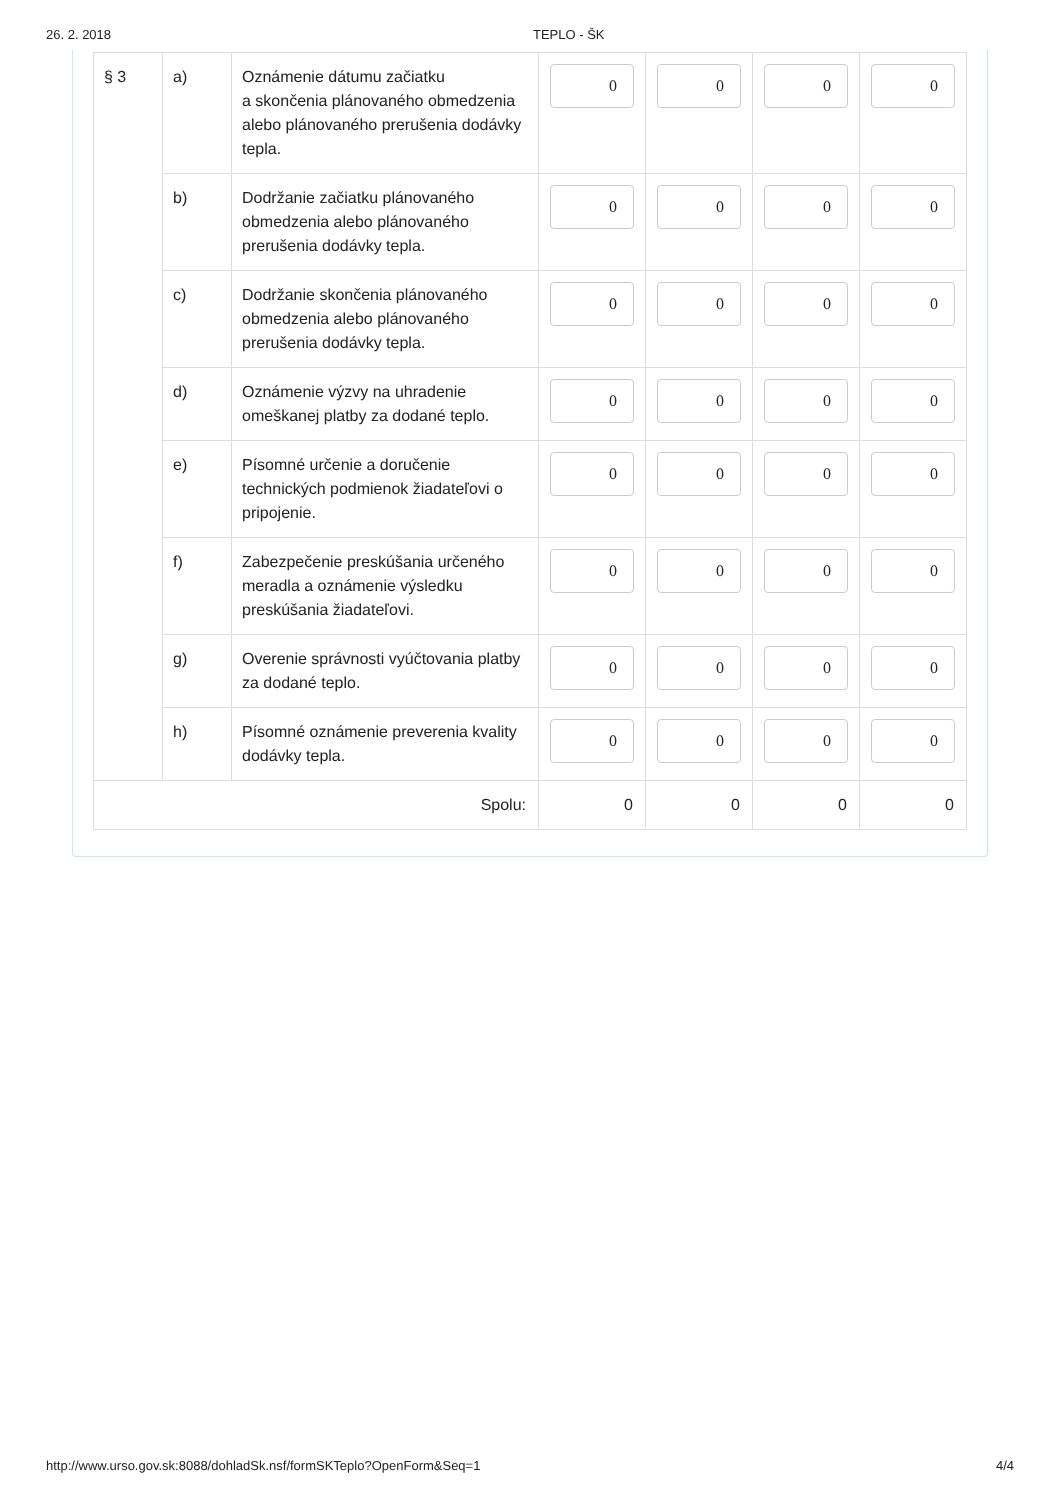26. 2. 2018 TEPLO - ŠK
| § 3 | a) | Oznámenie dátumu začiatku a skončenia plánovaného obmedzenia alebo plánovaného prerušenia dodávky tepla. | 0 | 0 | 0 | 0 |
| | b) | Dodržanie začiatku plánovaného obmedzenia alebo plánovaného prerušenia dodávky tepla. | 0 | 0 | 0 | 0 |
| | c) | Dodržanie skončenia plánovaného obmedzenia alebo plánovaného prerušenia dodávky tepla. | 0 | 0 | 0 | 0 |
| | d) | Oznámenie výzvy na uhradenie omeškanej platby za dodané teplo. | 0 | 0 | 0 | 0 |
| | e) | Písomné určenie a doručenie technických podmienok žiadateľovi o pripojenie. | 0 | 0 | 0 | 0 |
| | f) | Zabezpečenie preskúšania určeného meradla a oznámenie výsledku preskúšania žiadateľovi. | 0 | 0 | 0 | 0 |
| | g) | Overenie správnosti vyúčtovania platby za dodané teplo. | 0 | 0 | 0 | 0 |
| | h) | Písomné oznámenie preverenia kvality dodávky tepla. | 0 | 0 | 0 | 0 |
| Spolu: | | | 0 | 0 | 0 | 0 |
http://www.urso.gov.sk:8088/dohladSk.nsf/formSKTeplo?OpenForm&Seq=1 4/4